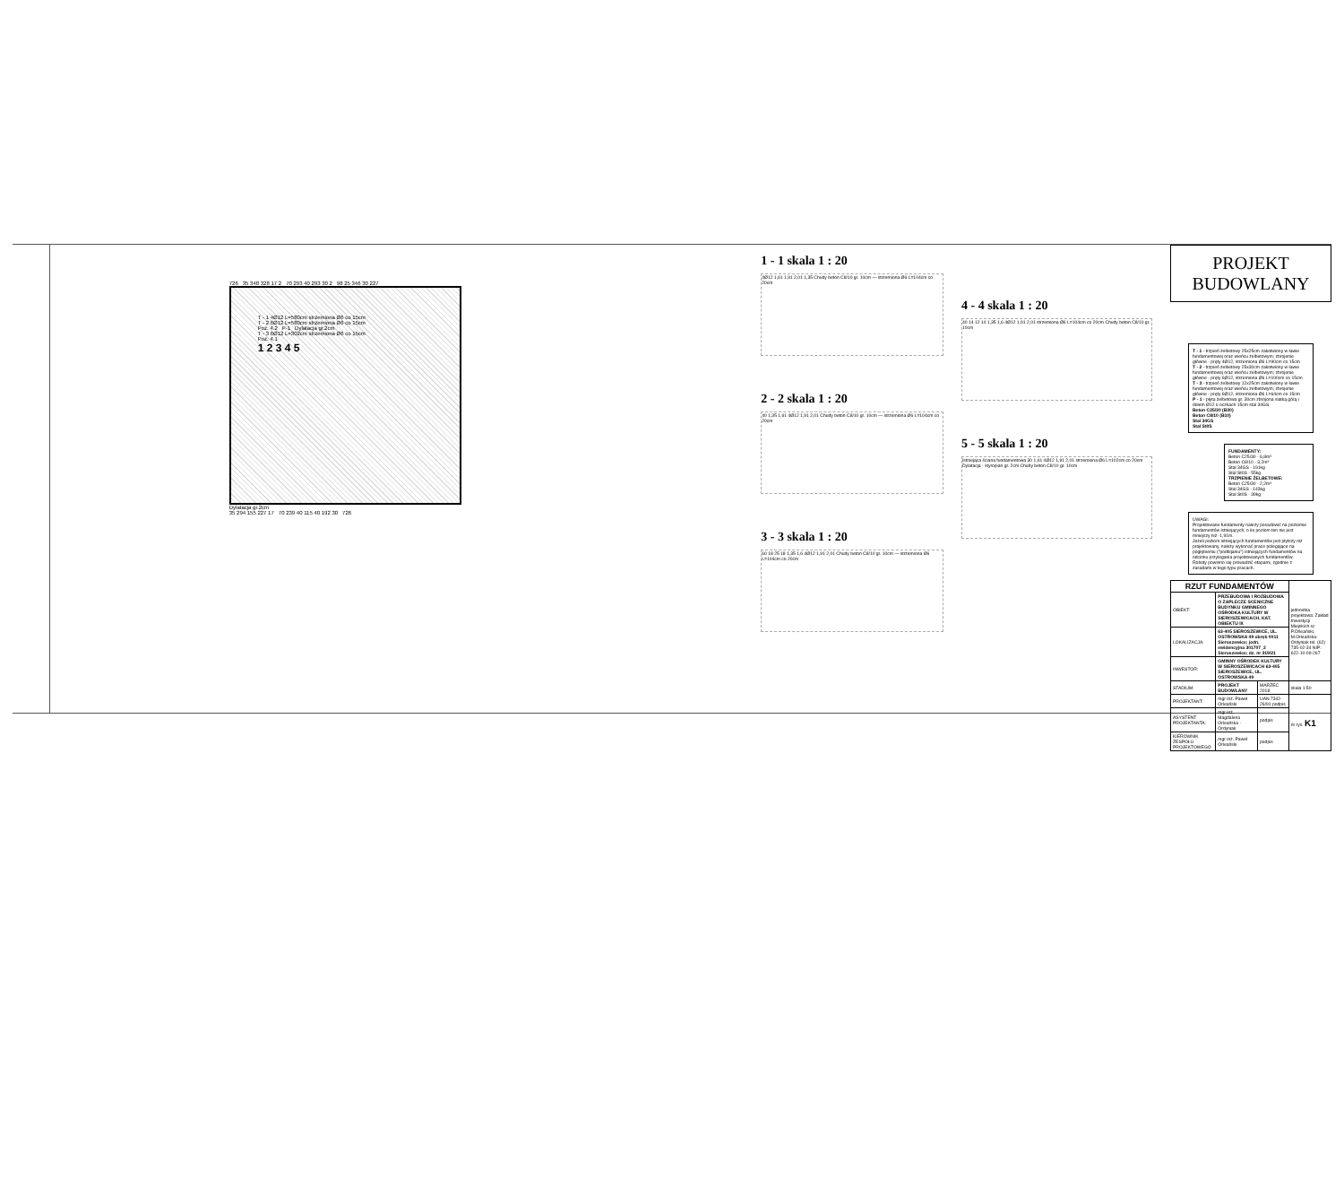726 35 348 328 17 2 70 293 40 293 30 2 98 25 346 30 227
T - 1 4Ø12 L=580cm strzemiona Ø6 co 15cm
T - 2 6Ø12 L=580cm strzemiona Ø6 co 15cm
Poz. 4.2 P-1 Dylatacja gr.2cm
T - 3 6Ø12 L=302cm strzemiona Ø6 co 15cm
Poz. 4.1
1 2 3 4 5
Dylatacja gr.2cm
35 294 155 227 17 70 239 40 115 40 192 30 726
1 - 1 skala 1 : 20
4Ø12 1,61 1,91 2,01 1,35 Chudy beton C8/10 gr. 10cm — strzemiona Ø6 L=104cm co 20cm
2 - 2 skala 1 : 20
40 1,35 1,61 4Ø12 1,91 2,01 Chudy beton C8/10 gr. 10cm — strzemiona Ø6 L=104cm co 20cm
3 - 3 skala 1 : 20
60 18 25 18 1,35 1,6 4Ø12 1,91 2,01 Chudy beton C8/10 gr. 10cm — strzemiona Ø6 L=104cm co 20cm
4 - 4 skala 1 : 20
40 14 12 14 1,35 1,6 4Ø12 1,91 2,01 strzemiona Ø6 L=104cm co 20cm Chudy beton C8/10 gr. 10cm
5 - 5 skala 1 : 20
Istniejąca ściana fundamentowa 30 1,61 4Ø12 1,91 2,01 strzemiona Ø6 L=102cm co 20cm Dylatacja - styropian gr. 2cm Chudy beton C8/10 gr. 10cm
PROJEKT BUDOWLANY
T - 1 - trzpień żelbetowy 25x25cm zakotwiony w ławie fundamentowej oraz wieńcu żelbetowym; zbrojenie główne - pręty 4Ø12, strzemiona Ø6 L=90cm co 15cm
T - 2 - trzpień żelbetowy 25x30cm zakotwiony w ławie fundamentowej oraz wieńcu żelbetowym; zbrojenie główne - pręty 6Ø12, strzemiona Ø6 L=100cm co 15cm
T - 3 - trzpień żelbetowy 12x25cm zakotwiony w ławie fundamentowej oraz wieńcu żelbetowym; zbrojenie główne - pręty 6Ø12, strzemiona Ø6 L=64cm co 15cm
P - 1 - płyta żelbetowa gr. 30cm zbrojona siatką górą i dołem Ø12 o oczkach 15cm stal 34GS
Beton C25/30 (B30)
Beton C8/10 (B10)
Stal 34GS
Stal St0S
FUNDAMENTY:
Beton C25/30 - 6,8m³
Beton C8/10 - 3,2m³
Stal 34GS - 191kg
Stal St0S - 55kg
TRZPIENIE ŻELBETOWE:
Beton C25/30 - 2,2m³
Stal 34GS - 143kg
Stal St0S - 39kg
UWAGI:
Projektowane fundamenty należy posadowić na poziomie fundamentów istniejących, o ile poziom ten nie jest mniejszy niż -1,91m.
Jeżeli poziom istniejących fundamentów jest płytszy niż projektowany, należy wykonać prace polegające na pogłębieniu ("podbijaniu") istniejących fundamentów na odcinku przylegania projektowanych fundamentów.
Roboty powinno się prowadzić etapami, zgodnie z zasadami w tego typu pracach.
| RZUT FUNDAMENTÓW | | | jednostka projektowa: Zakład Inwestycji Miejskich sc P.Orleański, M.Orleańska-Ordyniak tel. (62) 735-02-34 NIP: 622-10-09-267 |
| OBIEKT: | PRZEBUDOWA I ROZBUDOWA O ZAPLECZE SCENICZNE BUDYNKU GMINNEGO OŚRODKA KULTURY W SIEROSZEWICACH, KAT. OBIEKTU IX | | |
| LOKALIZACJA: | 63-405 SIEROSZEWICE, UL. OSTROWSKA 49 obręb 0011 Sieroszewice; jedn. ewidencyjna 301707_2 Sieroszewice; dz. nr 319/21 | | |
| INWESTOR: | GMINNY OŚRODEK KULTURY W SIEROSZEWICACH 63-405 SIEROSZEWICE, UL. OSTROWSKA 49 | | |
| STADIUM: | PROJEKT BUDOWLANY | MARZEC 2018 | skala 1:50 |
| PROJEKTANT: | mgr inż. Paweł Orleański | UAN.7342-26/91 podpis | nr rys. K1 |
| ASYSTENT PROJEKTANTA: | mgr inż. Magdalena Orleańska - Ordyniak | podpis | |
| KIEROWNIK ZESPOŁU PROJEKTOWEGO | mgr inż. Paweł Orleański | podpis | |